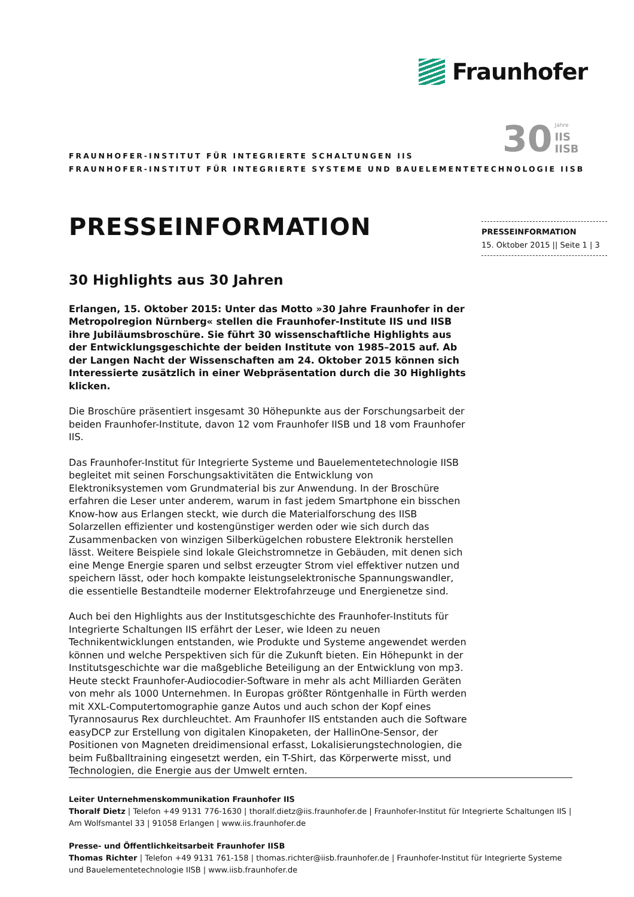Fraunhofer
30
Jahre
IIS
IISB
FRAUNHOFER-INSTITUT FÜR INTEGRIERTE SCHALTUNGEN IIS
FRAUNHOFER-INSTITUT FÜR INTEGRIERTE SYSTEME UND BAUELEMENTETECHNOLOGIE IISB
PRESSEINFORMATION
PRESSEINFORMATION
15. Oktober 2015 || Seite 1 | 3
30 Highlights aus 30 Jahren
Erlangen, 15. Oktober 2015: Unter das Motto »30 Jahre Fraunhofer in der Metropolregion Nürnberg« stellen die Fraunhofer-Institute IIS und IISB ihre Jubiläumsbroschüre. Sie führt 30 wissenschaftliche Highlights aus der Entwicklungsgeschichte der beiden Institute von 1985–2015 auf. Ab der Langen Nacht der Wissenschaften am 24. Oktober 2015 können sich Interessierte zusätzlich in einer Webpräsentation durch die 30 Highlights klicken.
Die Broschüre präsentiert insgesamt 30 Höhepunkte aus der Forschungsarbeit der beiden Fraunhofer-Institute, davon 12 vom Fraunhofer IISB und 18 vom Fraunhofer IIS.
Das Fraunhofer-Institut für Integrierte Systeme und Bauelementetechnologie IISB begleitet mit seinen Forschungsaktivitäten die Entwicklung von Elektroniksystemen vom Grundmaterial bis zur Anwendung. In der Broschüre erfahren die Leser unter anderem, warum in fast jedem Smartphone ein bisschen Know-how aus Erlangen steckt, wie durch die Materialforschung des IISB Solarzellen effizienter und kostengünstiger werden oder wie sich durch das Zusammenbacken von winzigen Silberkügelchen robustere Elektronik herstellen lässt. Weitere Beispiele sind lokale Gleichstromnetze in Gebäuden, mit denen sich eine Menge Energie sparen und selbst erzeugter Strom viel effektiver nutzen und speichern lässt, oder hoch kompakte leistungselektronische Spannungswandler, die essentielle Bestandteile moderner Elektrofahrzeuge und Energienetze sind.
Auch bei den Highlights aus der Institutsgeschichte des Fraunhofer-Instituts für Integrierte Schaltungen IIS erfährt der Leser, wie Ideen zu neuen Technikentwicklungen entstanden, wie Produkte und Systeme angewendet werden können und welche Perspektiven sich für die Zukunft bieten. Ein Höhepunkt in der Institutsgeschichte war die maßgebliche Beteiligung an der Entwicklung von mp3. Heute steckt Fraunhofer-Audiocodier-Software in mehr als acht Milliarden Geräten von mehr als 1000 Unternehmen. In Europas größter Röntgenhalle in Fürth werden mit XXL-Computertomographie ganze Autos und auch schon der Kopf eines Tyrannosaurus Rex durchleuchtet. Am Fraunhofer IIS entstanden auch die Software easyDCP zur Erstellung von digitalen Kinopaketen, der HallinOne-Sensor, der Positionen von Magneten dreidimensional erfasst, Lokalisierungstechnologien, die beim Fußballtraining eingesetzt werden, ein T-Shirt, das Körperwerte misst, und Technologien, die Energie aus der Umwelt ernten.
Leiter Unternehmenskommunikation Fraunhofer IIS
Thoralf Dietz | Telefon +49 9131 776-1630 | thoralf.dietz@iis.fraunhofer.de | Fraunhofer-Institut für Integrierte Schaltungen IIS | Am Wolfsmantel 33 | 91058 Erlangen | www.iis.fraunhofer.de
Presse- und Öffentlichkeitsarbeit Fraunhofer IISB
Thomas Richter | Telefon +49 9131 761-158 | thomas.richter@iisb.fraunhofer.de | Fraunhofer-Institut für Integrierte Systeme und Bauelementetechnologie IISB | www.iisb.fraunhofer.de